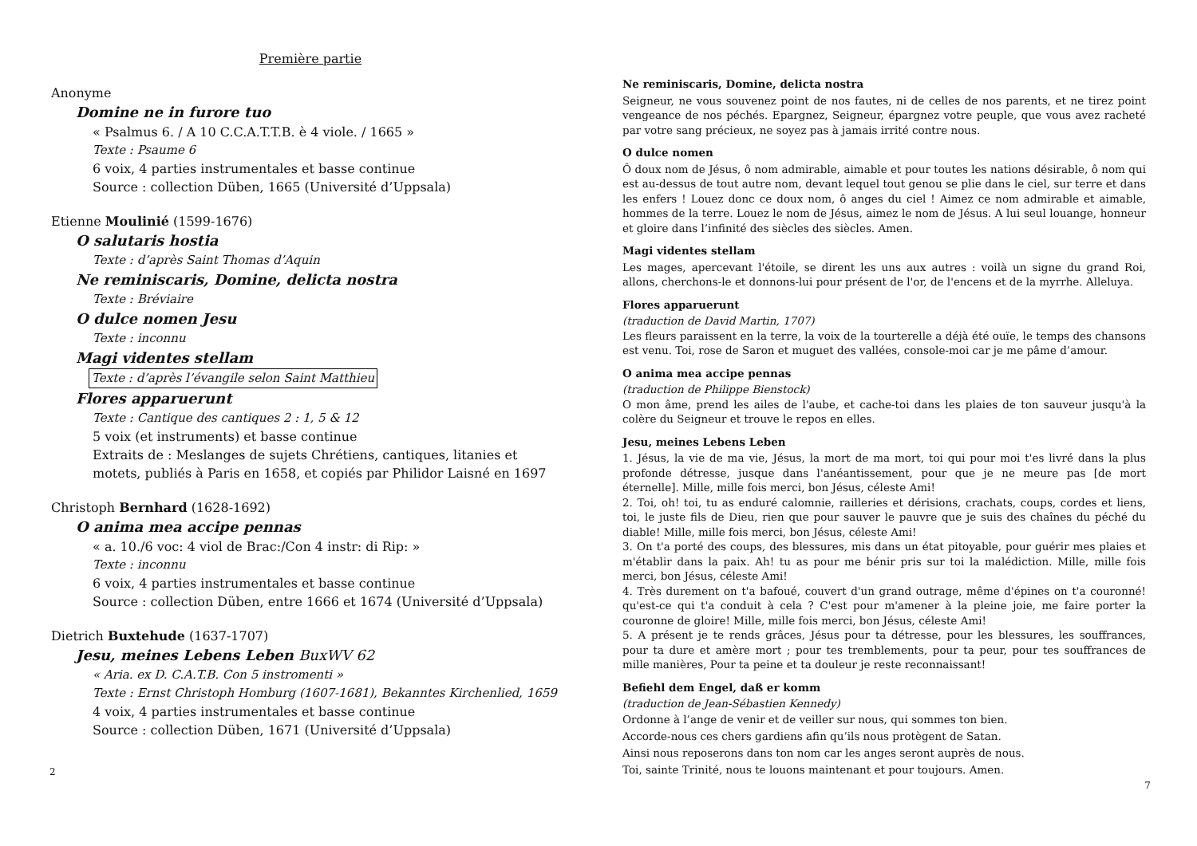Première partie
Anonyme
Domine ne in furore tuo
« Psalmus 6. / A 10 C.C.A.T.T.B. è 4 viole. / 1665 »
Texte : Psaume 6
6 voix, 4 parties instrumentales et basse continue
Source : collection Düben, 1665 (Université d’Uppsala)
Etienne Moulinié (1599-1676)
O salutaris hostia
Texte : d’après Saint Thomas d’Aquin
Ne reminiscaris, Domine, delicta nostra
Texte : Bréviaire
O dulce nomen Jesu
Texte : inconnu
Magi videntes stellam
Texte : d’après l’évangile selon Saint Matthieu
Flores apparuerunt
Texte : Cantique des cantiques 2 : 1, 5 & 12
5 voix (et instruments) et basse continue
Extraits de : Meslanges de sujets Chrétiens, cantiques, litanies et motets, publiés à Paris en 1658, et copiés par Philidor Laisné en 1697
Christoph Bernhard (1628-1692)
O anima mea accipe pennas
« a. 10./6 voc: 4 viol de Brac:/Con 4 instr: di Rip: »
Texte : inconnu
6 voix, 4 parties instrumentales et basse continue
Source : collection Düben, entre 1666 et 1674 (Université d’Uppsala)
Dietrich Buxtehude (1637-1707)
Jesu, meines Lebens Leben BuxWV 62
« Aria. ex D. C.A.T.B. Con 5 instromenti »
Texte : Ernst Christoph Homburg (1607-1681), Bekanntes Kirchenlied, 1659
4 voix, 4 parties instrumentales et basse continue
Source : collection Düben, 1671 (Université d’Uppsala)
2
Ne reminiscaris, Domine, delicta nostra
Seigneur, ne vous souvenez point de nos fautes, ni de celles de nos parents, et ne tirez point vengeance de nos péchés. Epargnez, Seigneur, épargnez votre peuple, que vous avez racheté par votre sang précieux, ne soyez pas à jamais irrité contre nous.
O dulce nomen
Ô doux nom de Jésus, ô nom admirable, aimable et pour toutes les nations désirable, ô nom qui est au-dessus de tout autre nom, devant lequel tout genou se plie dans le ciel, sur terre et dans les enfers ! Louez donc ce doux nom, ô anges du ciel ! Aimez ce nom admirable et aimable, hommes de la terre. Louez le nom de Jésus, aimez le nom de Jésus. A lui seul louange, honneur et gloire dans l’infinité des siècles des siècles. Amen.
Magi videntes stellam
Les mages, apercevant l'étoile, se dirent les uns aux autres : voilà un signe du grand Roi, allons, cherchons-le et donnons-lui pour présent de l'or, de l'encens et de la myrrhe. Alleluya.
Flores apparuerunt
(traduction de David Martin, 1707)
Les fleurs paraissent en la terre, la voix de la tourterelle a déjà été ouïe, le temps des chansons est venu. Toi, rose de Saron et muguet des vallées, console-moi car je me pâme d’amour.
O anima mea accipe pennas
(traduction de Philippe Bienstock)
O mon âme, prend les ailes de l'aube, et cache-toi dans les plaies de ton sauveur jusqu'à la colère du Seigneur et trouve le repos en elles.
Jesu, meines Lebens Leben
1. Jésus, la vie de ma vie, Jésus, la mort de ma mort, toi qui pour moi t'es livré dans la plus profonde détresse, jusque dans l'anéantissement, pour que je ne meure pas [de mort éternelle]. Mille, mille fois merci, bon Jésus, céleste Ami!
2. Toi, oh! toi, tu as enduré calomnie, railleries et dérisions, crachats, coups, cordes et liens, toi, le juste fils de Dieu, rien que pour sauver le pauvre que je suis des chaînes du péché du diable! Mille, mille fois merci, bon Jésus, céleste Ami!
3. On t'a porté des coups, des blessures, mis dans un état pitoyable, pour guérir mes plaies et m'établir dans la paix. Ah! tu as pour me bénir pris sur toi la malédiction. Mille, mille fois merci, bon Jésus, céleste Ami!
4. Très durement on t'a bafoué, couvert d'un grand outrage, même d'épines on t'a couronné! qu'est-ce qui t'a conduit à cela ? C'est pour m'amener à la pleine joie, me faire porter la couronne de gloire! Mille, mille fois merci, bon Jésus, céleste Ami!
5. A présent je te rends grâces, Jésus pour ta détresse, pour les blessures, les souffrances, pour ta dure et amère mort ; pour tes tremblements, pour ta peur, pour tes souffrances de mille manières, Pour ta peine et ta douleur je reste reconnaissant!
Befiehl dem Engel, daß er komm
(traduction de Jean-Sébastien Kennedy)
Ordonne à l’ange de venir et de veiller sur nous, qui sommes ton bien.
Accorde-nous ces chers gardiens afin qu’ils nous protègent de Satan.
Ainsi nous reposerons dans ton nom car les anges seront auprès de nous.
Toi, sainte Trinité, nous te louons maintenant et pour toujours. Amen.
7